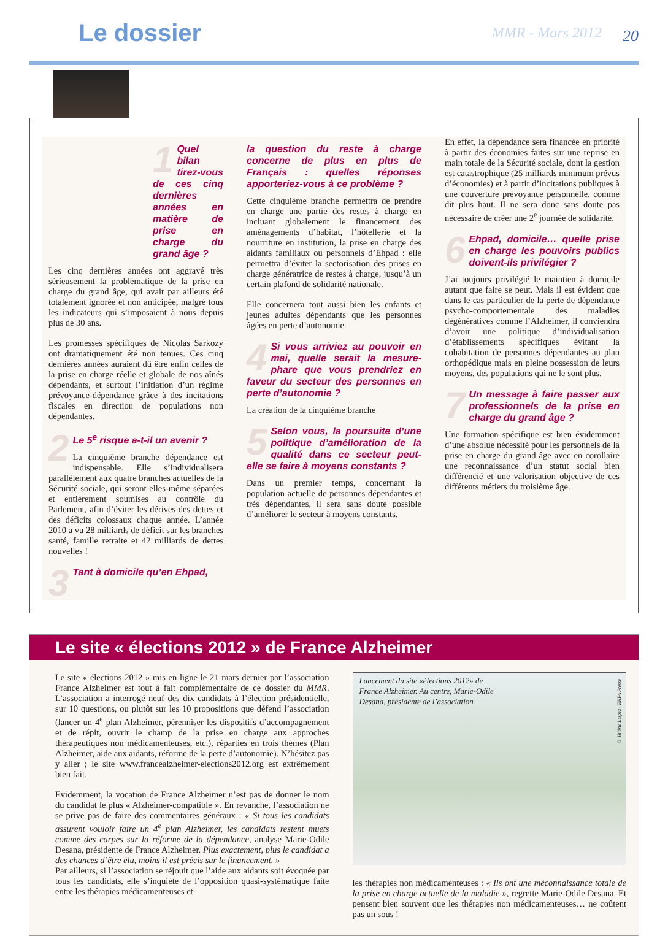Le dossier MMR - Mars 2012 20
1 Quel bilan tirez-vous de ces cinq dernières années en matière de prise en charge du grand âge ?
Les cinq dernières années ont aggravé très sérieusement la problématique de la prise en charge du grand âge, qui avait par ailleurs été totalement ignorée et non anticipée, malgré tous les indicateurs qui s’imposaient à nous depuis plus de 30 ans.
Les promesses spécifiques de Nicolas Sarkozy ont dramatiquement été non tenues. Ces cinq dernières années auraient dû être enfin celles de la prise en charge réelle et globale de nos aînés dépendants, et surtout l’initiation d’un régime prévoyance-dépendance grâce à des incitations fiscales en direction de populations non dépendantes.
2 Le 5<sup>e</sup> risque a-t-il un avenir ?
La cinquième branche dépendance est indispensable. Elle s’individualisera parallèlement aux quatre branches actuelles de la Sécurité sociale, qui seront elles-même séparées et entièrement soumises au contrôle du Parlement, afin d’éviter les dérives des dettes et des déficits colossaux chaque année. L’année 2010 a vu 28 milliards de déficit sur les branches santé, famille retraite et 42 milliards de dettes nouvelles !
3 Tant à domicile qu’en Ehpad,
la question du reste à charge concerne de plus en plus de Français : quelles réponses apporteriez-vous à ce problème ?
Cette cinquième branche permettra de prendre en charge une partie des restes à charge en incluant globalement le financement des aménagements d’habitat, l’hôtellerie et la nourriture en institution, la prise en charge des aidants familiaux ou personnels d’Ehpad : elle permettra d’éviter la sectorisation des prises en charge génératrice de restes à charge, jusqu’à un certain plafond de solidarité nationale.
Elle concernera tout aussi bien les enfants et jeunes adultes dépendants que les personnes âgées en perte d’autonomie.
4 Si vous arriviez au pouvoir en mai, quelle serait la mesure-phare que vous prendriez en faveur du secteur des personnes en perte d’autonomie ?
La création de la cinquième branche
5 Selon vous, la poursuite d’une politique d’amélioration de la qualité dans ce secteur peut-elle se faire à moyens constants ?
Dans un premier temps, concernant la population actuelle de personnes dépendantes et très dépendantes, il sera sans doute possible d’améliorer le secteur à moyens constants.
En effet, la dépendance sera financée en priorité à partir des économies faites sur une reprise en main totale de la Sécurité sociale, dont la gestion est catastrophique (25 milliards minimum prévus d’économies) et à partir d’incitations publiques à une couverture prévoyance personnelle, comme dit plus haut. Il ne sera donc sans doute pas nécessaire de créer une 2<sup>e</sup> journée de solidarité.
6 Ehpad, domicile… quelle prise en charge les pouvoirs publics doivent-ils privilégier ?
J’ai toujours privilégié le maintien à domicile autant que faire se peut. Mais il est évident que dans le cas particulier de la perte de dépendance psycho-comportementale des maladies dégénératives comme l’Alzheimer, il conviendra d’avoir une politique d’individualisation d’établissements spécifiques évitant la cohabitation de personnes dépendantes au plan orthopédique mais en pleine possession de leurs moyens, des populations qui ne le sont plus.
7 Un message à faire passer aux professionnels de la prise en charge du grand âge ?
Une formation spécifique est bien évidemment d’une absolue nécessité pour les personnels de la prise en charge du grand âge avec en corollaire une reconnaissance d’un statut social bien différencié et une valorisation objective de ces différents métiers du troisième âge.
Le site « élections 2012 » de France Alzheimer
Le site « élections 2012 » mis en ligne le 21 mars dernier par l’association France Alzheimer est tout à fait complémentaire de ce dossier du MMR. L’association a interrogé neuf des dix candidats à l’élection présidentielle, sur 10 questions, ou plutôt sur les 10 propositions que défend l’association (lancer un 4<sup>e</sup> plan Alzheimer, pérenniser les dispositifs d’accompagnement et de répit, ouvrir le champ de la prise en charge aux approches thérapeutiques non médicamenteuses, etc.), réparties en trois thèmes (Plan Alzheimer, aide aux aidants, réforme de la perte d’autonomie). N’hésitez pas y aller ; le site www.francealzheimer-elections2012.org est extrêmement bien fait.
Evidemment, la vocation de France Alzheimer n’est pas de donner le nom du candidat le plus « Alzheimer-compatible ». En revanche, l’association ne se prive pas de faire des commentaires généraux : « Si tous les candidats assurent vouloir faire un 4<sup>e</sup> plan Alzheimer, les candidats restent muets comme des carpes sur la réforme de la dépendance, analyse Marie-Odile Desana, présidente de France Alzheimer. Plus exactement, plus le candidat a des chances d’être élu, moins il est précis sur le financement. »
Par ailleurs, si l’association se réjouit que l’aide aux aidants soit évoquée par tous les candidats, elle s’inquiète de l’opposition quasi-systématique faite entre les thérapies médicamenteuses et
Lancement du site «élections 2012» de
France Alzheimer. Au centre, Marie-Odile
Desana, présidente de l’association.
© Valérie Lespez - EHPA Presse
les thérapies non médicamenteuses : « Ils ont une méconnaissance totale de la prise en charge actuelle de la maladie », regrette Marie-Odile Desana. Et pensent bien souvent que les thérapies non médicamenteuses… ne coûtent pas un sous !